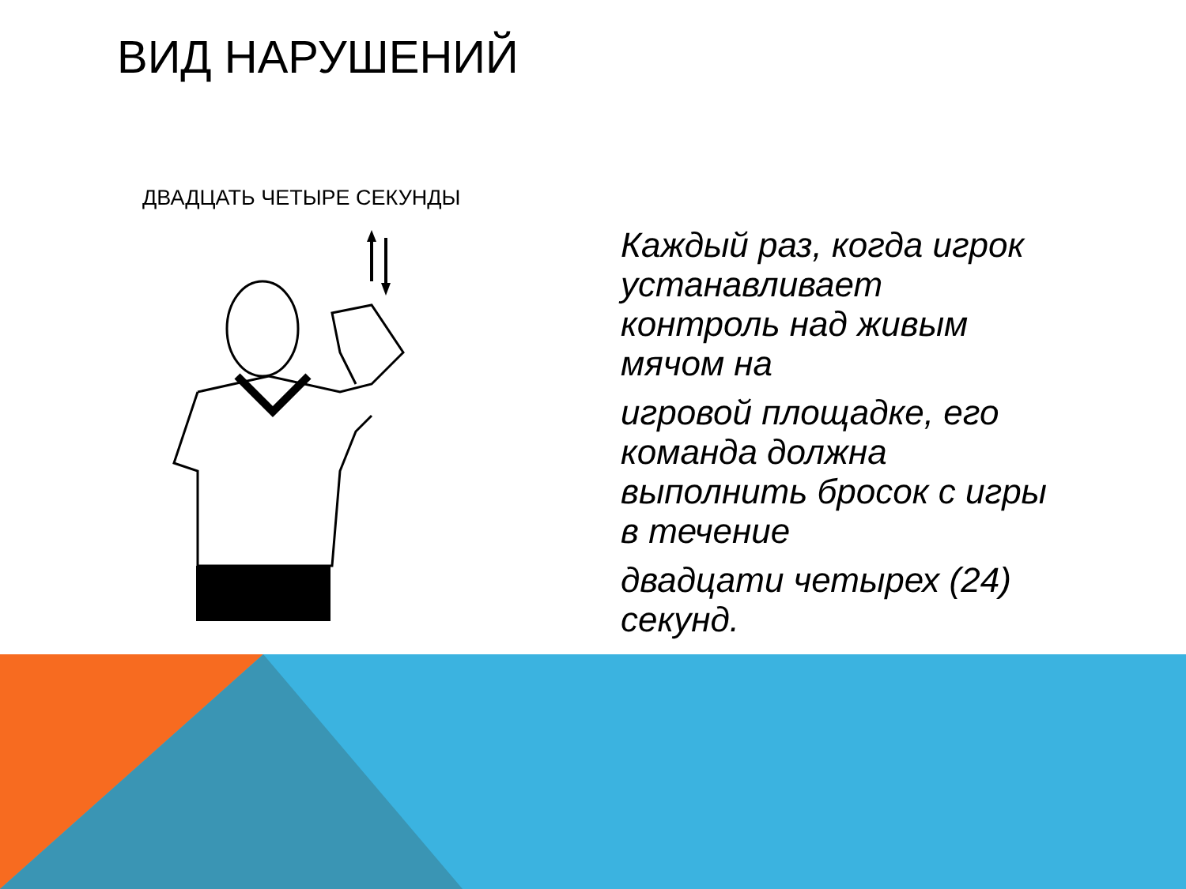ВИД НАРУШЕНИЙ
ДВАДЦАТЬ ЧЕТЫРЕ СЕКУНДЫ
Каждый раз, когда игрок устанавливает контроль над живым мячом на
игровой площадке, его команда должна выполнить бросок с игры в течение
двадцати четырех (24) секунд.